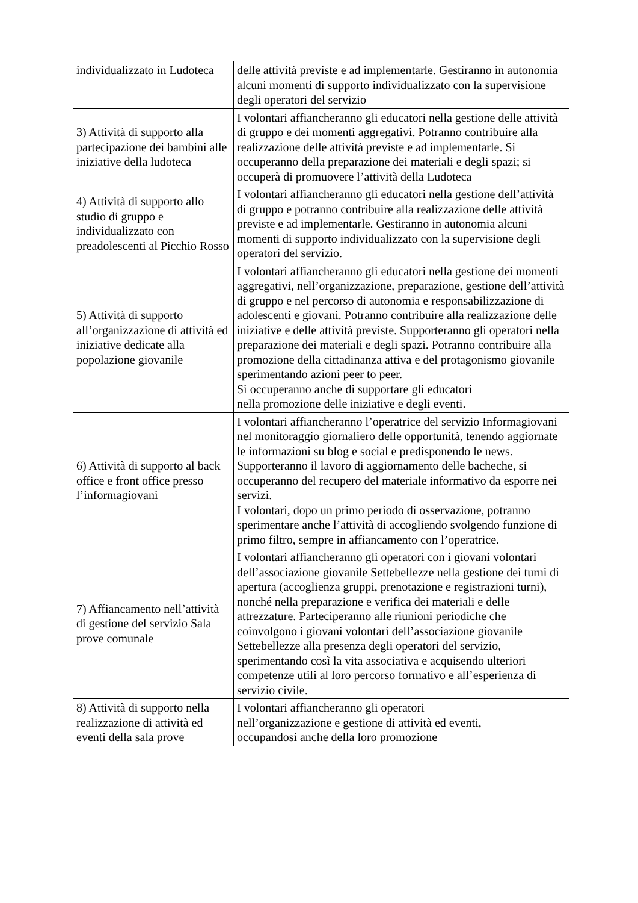| individualizzato in Ludoteca | delle attività previste e ad implementarle. Gestiranno in autonomia alcuni momenti di supporto individualizzato con la supervisione degli operatori del servizio |
| 3) Attività di supporto alla partecipazione dei bambini alle iniziative della ludoteca | I volontari affiancheranno gli educatori nella gestione delle attività di gruppo e dei momenti aggregativi. Potranno contribuire alla realizzazione delle attività previste e ad implementarle. Si occuperanno della preparazione dei materiali e degli spazi; si occuperà di promuovere l’attività della Ludoteca |
| 4) Attività di supporto allo studio di gruppo e individualizzato con preadolescenti al Picchio Rosso | I volontari affiancheranno gli educatori nella gestione dell’attività di gruppo e potranno contribuire alla realizzazione delle attività previste e ad implementarle. Gestiranno in autonomia alcuni momenti di supporto individualizzato con la supervisione degli operatori del servizio. |
| 5) Attività di supporto all’organizzazione di attività ed iniziative dedicate alla popolazione giovanile | I volontari affiancheranno gli educatori nella gestione dei momenti aggregativi, nell’organizzazione, preparazione, gestione dell’attività di gruppo e nel percorso di autonomia e responsabilizzazione di adolescenti e giovani. Potranno contribuire alla realizzazione delle iniziative e delle attività previste. Supporteranno gli operatori nella preparazione dei materiali e degli spazi. Potranno contribuire alla promozione della cittadinanza attiva e del protagonismo giovanile sperimentando azioni peer to peer. Si occuperanno anche di supportare gli educatori nella promozione delle iniziative e degli eventi. |
| 6) Attività di supporto al back office e front office presso l’informagiovani | I volontari affiancheranno l’operatrice del servizio Informagiovani nel monitoraggio giornaliero delle opportunità, tenendo aggiornate le informazioni su blog e social e predisponendo le news. Supporteranno il lavoro di aggiornamento delle bacheche, si occuperanno del recupero del materiale informativo da esporre nei servizi. I volontari, dopo un primo periodo di osservazione, potranno sperimentare anche l’attività di accogliendo svolgendo funzione di primo filtro, sempre in affiancamento con l’operatrice. |
| 7) Affiancamento nell’attività di gestione del servizio Sala prove comunale | I volontari affiancheranno gli operatori con i giovani volontari dell’associazione giovanile Settebellezze nella gestione dei turni di apertura (accoglienza gruppi, prenotazione e registrazioni turni), nonché nella preparazione e verifica dei materiali e delle attrezzature. Parteciperanno alle riunioni periodiche che coinvolgono i giovani volontari dell’associazione giovanile Settebellezze alla presenza degli operatori del servizio, sperimentando così la vita associativa e acquisendo ulteriori competenze utili al loro percorso formativo e all’esperienza di servizio civile. |
| 8) Attività di supporto nella realizzazione di attività ed eventi della sala prove | I volontari affiancheranno gli operatori nell’organizzazione e gestione di attività ed eventi, occupandosi anche della loro promozione |